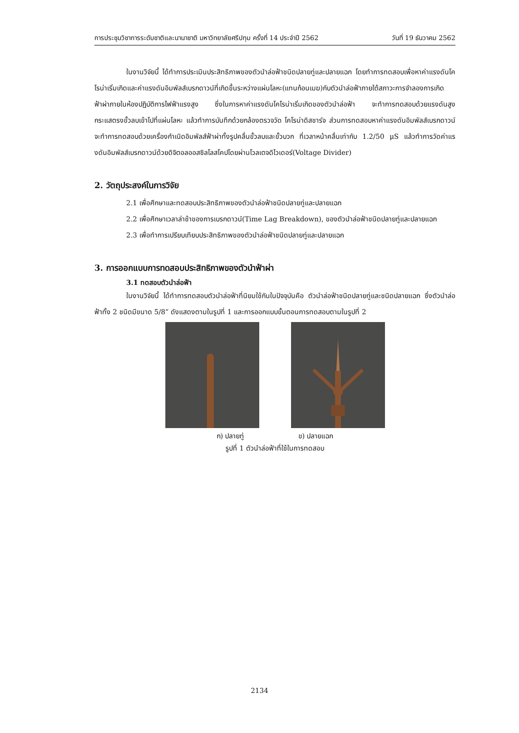การประชุมวิชาการระดับชาติและนานาชาติ มหาวิทยาลัยศรีปทุม ครั้งที่ 14 ประจำปี 2562 วันที่ 19 ธันวาคม 2562
ในงานวิจัยนี้ ได้ทำการประเมินประสิทธิภาพของตัวนำล่อฟ้าชนิดปลายทู่และปลายแฉก โดยทำการทดสอบเพื่อหาค่าแรงดันโคโรน่าเริ่มเกิดและค่าแรงดันอิมพัลส์เบรกดาวน์ที่เกิดขึ้นระหว่างแผ่นโลหะ(แทนก้อนเมฆ)กับตัวนำล่อฟ้าภายใต้สภาวะการจำลองการเกิดฟ้าผ่าภายในห้องปฏิบัติการไฟฟ้าแรงสูง ซึ่งในการหาค่าแรงดันโคโรน่าเริ่มเกิดของตัวนำล่อฟ้า จะทำการทดสอบด้วยแรงดันสูงกระแสตรงขั้วลบเข้าไปที่แผ่นโลหะ แล้วทำการบันทึกด้วยกล้องตรวจวัด โคโรน่าดิสชาร์จ ส่วนการทดสอบหาค่าแรงดันอิมพัลส์เบรกดาวน์ จะทำการทดสอบด้วยเครื่องกำเนิดอิมพัลส์ฟ้าผ่าทั้งรูปคลื่นขั้วลบและขั้วบวก ที่เวลาหน้าคลื่นเท่ากับ 1.2/50 μS แล้วทำการวัดค่าแรงดันอิมพัลส์เบรกดาวน์ด้วยดิจิตอลออสซิลโลสโคปโดยผ่านโวลเตจดิไวเดอร์(Voltage Divider)
2. วัตถุประสงค์ในการวิจัย
2.1 เพื่อศึกษาและทดสอบประสิทธิภาพของตัวนำล่อฟ้าชนิดปลายทู่และปลายแฉก
2.2 เพื่อศึกษาเวลาล่าช้าของการเบรกดาวน์(Time Lag Breakdown), ของตัวนำล่อฟ้าชนิดปลายทู่และปลายแฉก
2.3 เพื่อทำการเปรียบเทียบประสิทธิภาพของตัวนำล่อฟ้าชนิดปลายทู่และปลายแฉก
3. การออกแบบการทดสอบประสิทธิภาพของตัวนำฟ้าผ่า
3.1 ทดสอบตัวนำล่อฟ้า
ในงานวิจัยนี้ ได้ทำการทดสอบตัวนำล่อฟ้าที่นิยมใช้กันในปัจจุบันคือ ตัวนำล่อฟ้าชนิดปลายทู่และชนิดปลายแฉก ซึ่งตัวนำล่อฟ้าทั้ง 2 ชนิดมีขนาด 5/8” ดังแสดงตามในรูปที่ 1 และการออกแบบขั้นตอนการทดสอบตามในรูปที่ 2
ก) ปลายทู่ ข) ปลายแฉก
รูปที่ 1 ตัวนำล่อฟ้าที่ใช้ในการทดสอบ
2134